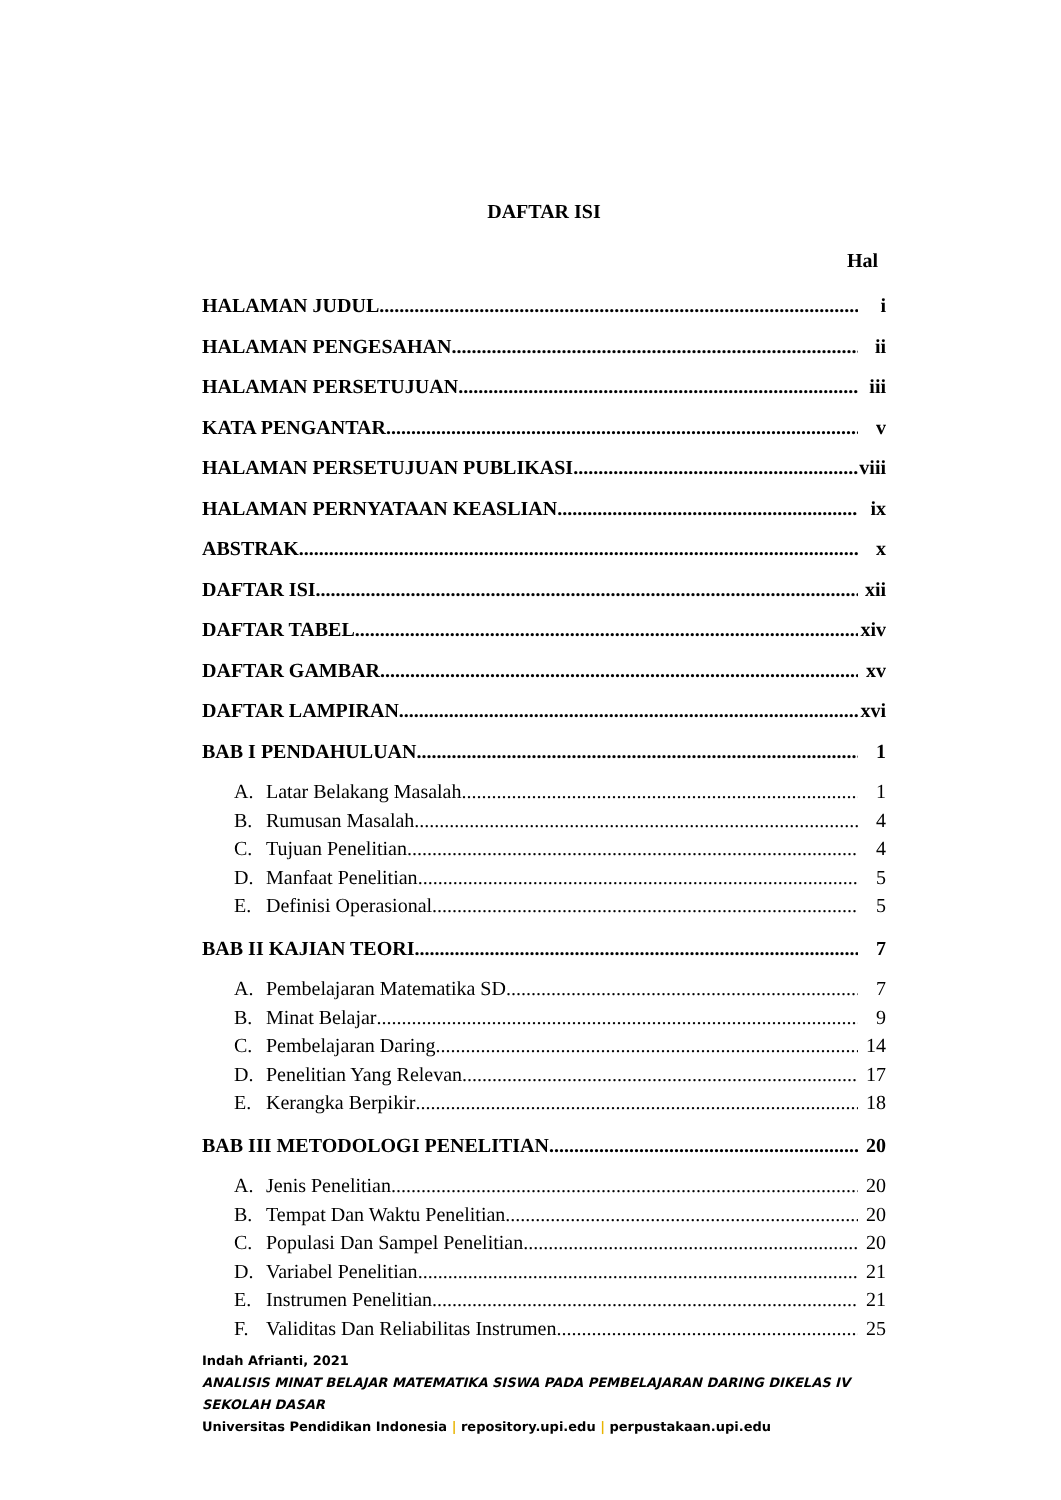DAFTAR ISI
Hal
HALAMAN JUDUL i
HALAMAN PENGESAHAN ii
HALAMAN PERSETUJUAN iii
KATA PENGANTAR v
HALAMAN PERSETUJUAN PUBLIKASI viii
HALAMAN PERNYATAAN KEASLIAN ix
ABSTRAK x
DAFTAR ISI xii
DAFTAR TABEL xiv
DAFTAR GAMBAR xv
DAFTAR LAMPIRAN xvi
BAB I PENDAHULUAN 1
A. Latar Belakang Masalah 1
B. Rumusan Masalah 4
C. Tujuan Penelitian 4
D. Manfaat Penelitian 5
E. Definisi Operasional 5
BAB II KAJIAN TEORI 7
A. Pembelajaran Matematika SD 7
B. Minat Belajar 9
C. Pembelajaran Daring 14
D. Penelitian Yang Relevan 17
E. Kerangka Berpikir 18
BAB III METODOLOGI PENELITIAN 20
A. Jenis Penelitian 20
B. Tempat Dan Waktu Penelitian 20
C. Populasi Dan Sampel Penelitian 20
D. Variabel Penelitian 21
E. Instrumen Penelitian 21
F. Validitas Dan Reliabilitas Instrumen 25
Indah Afrianti, 2021
ANALISIS MINAT BELAJAR MATEMATIKA SISWA PADA PEMBELAJARAN DARING DIKELAS IV
SEKOLAH DASAR
Universitas Pendidikan Indonesia | repository.upi.edu | perpustakaan.upi.edu